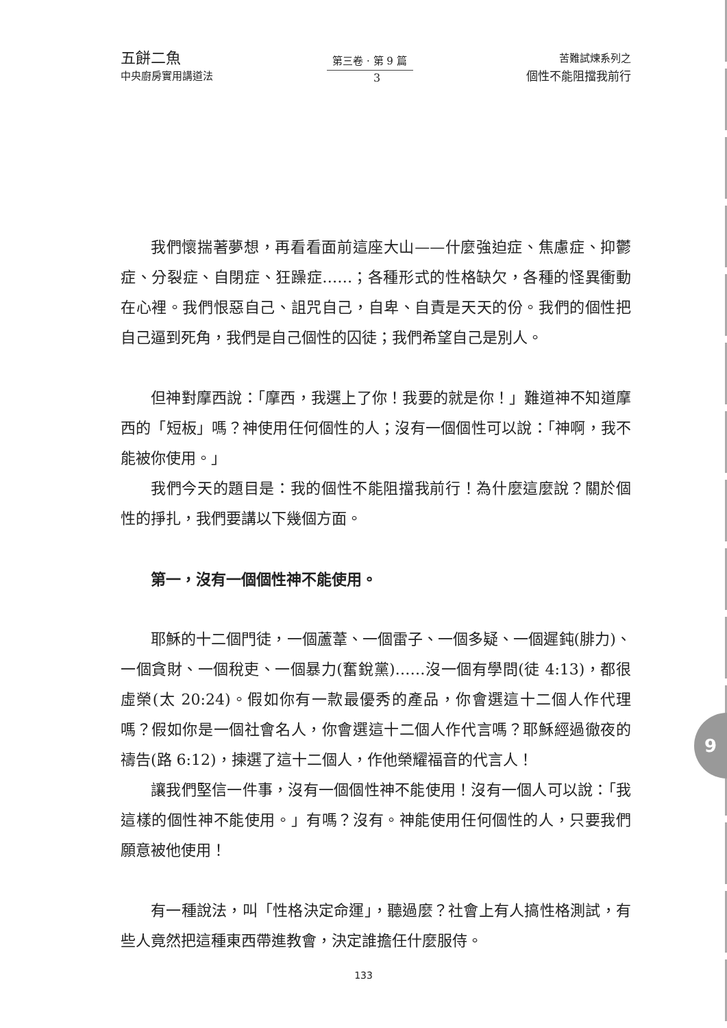五餅二魚
中央廚房實用講道法
第三卷 · 第 9 篇
苦難試煉系列之
個性不能阻擋我前行
3
我們懷揣著夢想，再看看面前這座大山——什麼強迫症、焦慮症、抑鬱症、分裂症、自閉症、狂躁症……；各種形式的性格缺欠，各種的怪異衝動在心裡。我們恨惡自己、詛咒自己，自卑、自責是天天的份。我們的個性把自己逼到死角，我們是自己個性的囚徒；我們希望自己是別人。
但神對摩西說：「摩西，我選上了你！我要的就是你！」難道神不知道摩西的「短板」嗎？神使用任何個性的人；沒有一個個性可以說：「神啊，我不能被你使用。」
我們今天的題目是：我的個性不能阻擋我前行！為什麼這麼說？關於個性的掙扎，我們要講以下幾個方面。
第一，沒有一個個性神不能使用。
耶穌的十二個門徒，一個蘆葦、一個雷子、一個多疑、一個遲鈍(腓力)、一個貪財、一個稅吏、一個暴力(奮銳黨)……沒一個有學問(徒 4:13)，都很虛榮(太 20:24)。假如你有一款最優秀的產品，你會選這十二個人作代理嗎？假如你是一個社會名人，你會選這十二個人作代言嗎？耶穌經過徹夜的禱告(路 6:12)，揀選了這十二個人，作他榮耀福音的代言人！
讓我們堅信一件事，沒有一個個性神不能使用！沒有一個人可以說：「我這樣的個性神不能使用。」有嗎？沒有。神能使用任何個性的人，只要我們願意被他使用！
有一種說法，叫「性格決定命運」，聽過麼？社會上有人搞性格測試，有些人竟然把這種東西帶進教會，決定誰擔任什麼服侍。
9
133